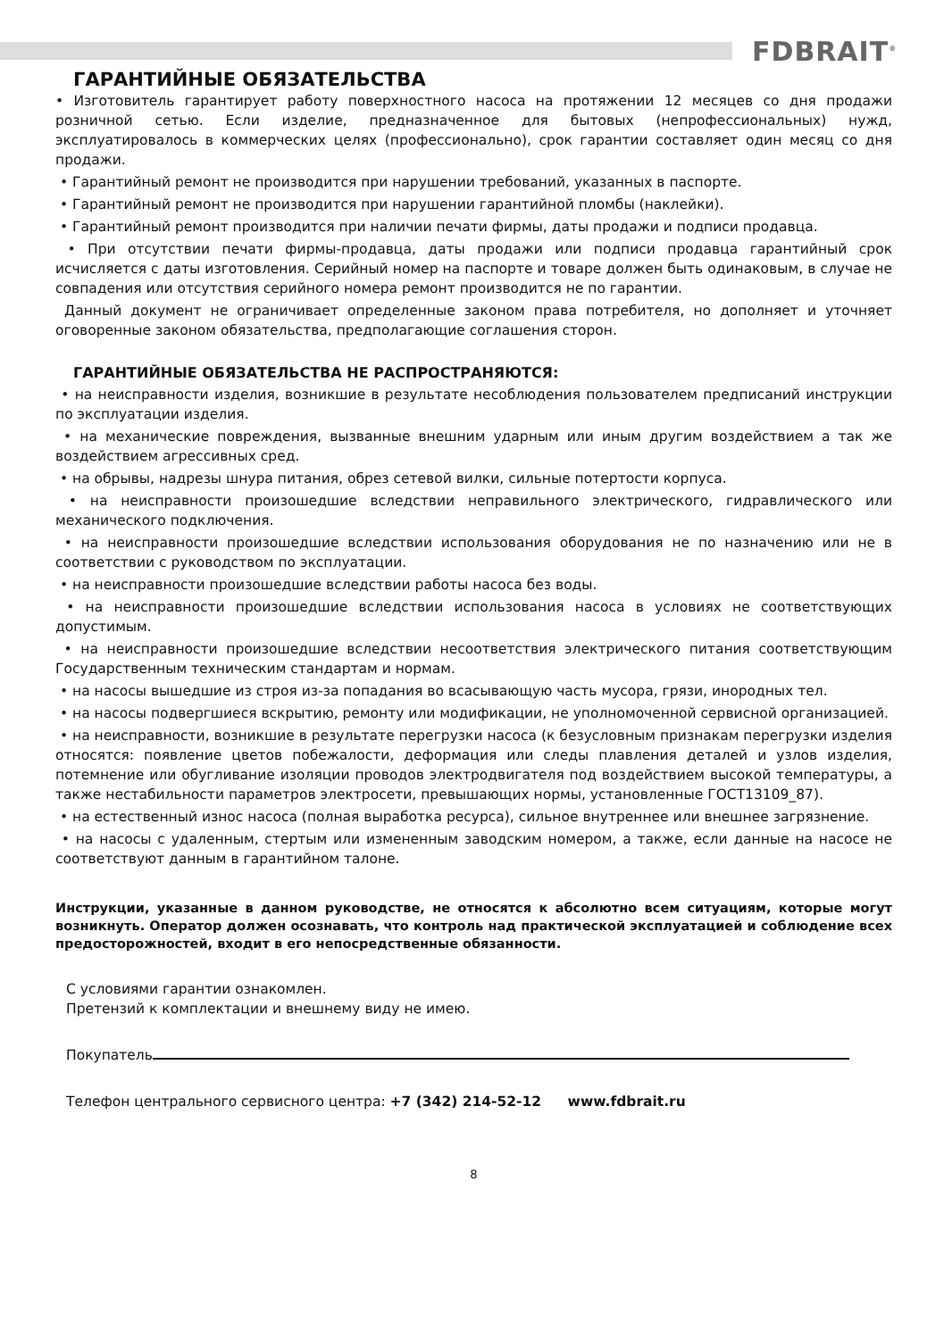FDBRAIT<sup>®</sup>
ГАРАНТИЙНЫЕ ОБЯЗАТЕЛЬСТВА
• Изготовитель гарантирует работу поверхностного насоса на протяжении 12 месяцев со дня продажи розничной сетью. Если изделие, предназначенное для бытовых (непрофессиональных) нужд, эксплуатировалось в коммерческих целях (профессионально), срок гарантии составляет один месяц со дня продажи.
• Гарантийный ремонт не производится при нарушении требований, указанных в паспорте.
• Гарантийный ремонт не производится при нарушении гарантийной пломбы (наклейки).
• Гарантийный ремонт производится при наличии печати фирмы, даты продажи и подписи продавца.
• При отсутствии печати фирмы-продавца, даты продажи или подписи продавца гарантийный срок исчисляется с даты изготовления. Серийный номер на паспорте и товаре должен быть одинаковым, в случае не совпадения или отсутствия серийного номера ремонт производится не по гарантии.
Данный документ не ограничивает определенные законом права потребителя, но дополняет и уточняет оговоренные законом обязательства, предполагающие соглашения сторон.
ГАРАНТИЙНЫЕ ОБЯЗАТЕЛЬСТВА НЕ РАСПРОСТРАНЯЮТСЯ:
• на неисправности изделия, возникшие в результате несоблюдения пользователем предписаний инструкции по эксплуатации изделия.
• на механические повреждения, вызванные внешним ударным или иным другим воздействием а так же воздействием агрессивных сред.
• на обрывы, надрезы шнура питания, обрез сетевой вилки, сильные потертости корпуса.
• на неисправности произошедшие вследствии неправильного электрического, гидравлического или механического подключения.
• на неисправности произошедшие вследствии использования оборудования не по назначению или не в соответствии с руководством по эксплуатации.
• на неисправности произошедшие вследствии работы насоса без воды.
• на неисправности произошедшие вследствии использования насоса в условиях не соответствующих допустимым.
• на неисправности произошедшие вследствии несоответствия электрического питания соответствующим Государственным техническим стандартам и нормам.
• на насосы вышедшие из строя из-за попадания во всасывающую часть мусора, грязи, инородных тел.
• на насосы подвергшиеся вскрытию, ремонту или модификации, не уполномоченной сервисной организацией.
• на неисправности, возникшие в результате перегрузки насоса (к безусловным признакам перегрузки изделия относятся: появление цветов побежалости, деформация или следы плавления деталей и узлов изделия, потемнение или обугливание изоляции проводов электродвигателя под воздействием высокой температуры, а также нестабильности параметров электросети, превышающих нормы, установленные ГОСТ13109_87).
• на естественный износ насоса (полная выработка ресурса), сильное внутреннее или внешнее загрязнение.
• на насосы с удаленным, стертым или измененным заводским номером, а также, если данные на насосе не соответствуют данным в гарантийном талоне.
Инструкции, указанные в данном руководстве, не относятся к абсолютно всем ситуациям, которые могут возникнуть. Оператор должен осознавать, что контроль над практической эксплуатацией и соблюдение всех предосторожностей, входит в его непосредственные обязанности.
С условиями гарантии ознакомлен.
Претензий к комплектации и внешнему виду не имею.
Покупатель
Телефон центрального сервисного центра: +7 (342) 214-52-12 www.fdbrait.ru
8